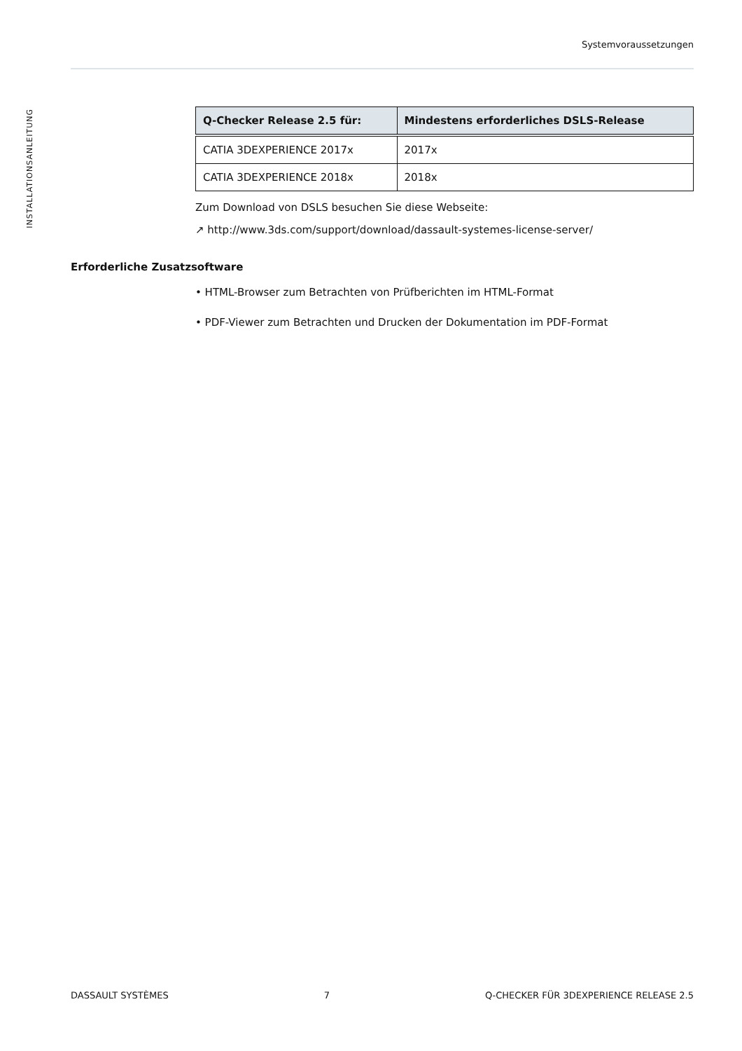Systemvoraussetzungen
INSTALLATIONSANLEITUNG
| Q-Checker Release 2.5 für: | Mindestens erforderliches DSLS-Release |
| --- | --- |
| CATIA 3DEXPERIENCE 2017x | 2017x |
| CATIA 3DEXPERIENCE 2018x | 2018x |
Zum Download von DSLS besuchen Sie diese Webseite:
↗ http://www.3ds.com/support/download/dassault-systemes-license-server/
Erforderliche Zusatzsoftware
• HTML-Browser zum Betrachten von Prüfberichten im HTML-Format
• PDF-Viewer zum Betrachten und Drucken der Dokumentation im PDF-Format
DASSAULT SYSTÈMES 7 Q-CHECKER FÜR 3DEXPERIENCE RELEASE 2.5